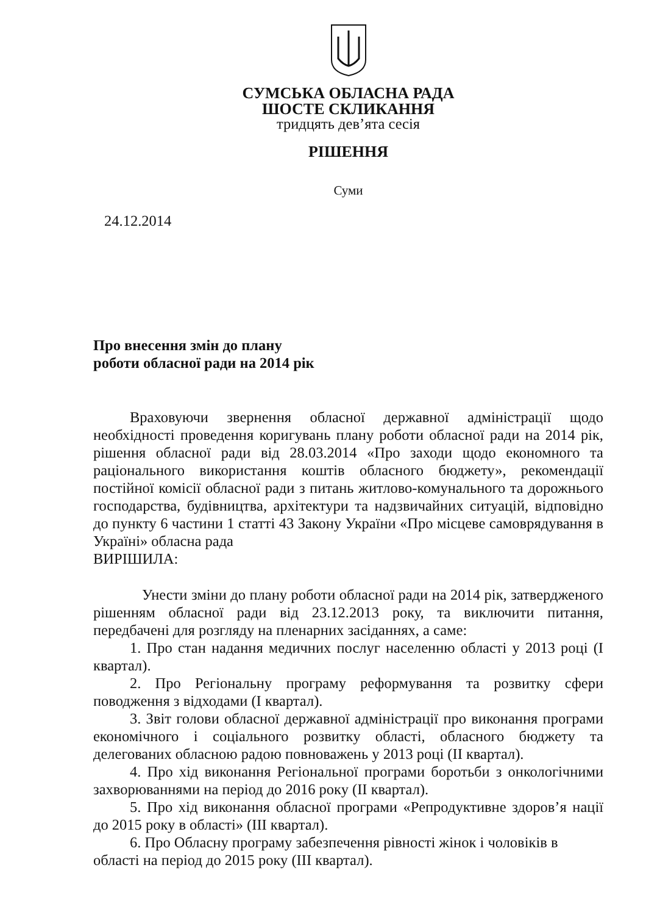СУМСЬКА ОБЛАСНА РАДА
ШОСТЕ СКЛИКАННЯ
тридцять дев’ята сесія
РІШЕННЯ
Суми
24.12.2014
Про внесення змін до плану
роботи обласної ради на 2014 рік
Враховуючи звернення обласної державної адміністрації щодо необхідності проведення коригувань плану роботи обласної ради на 2014 рік, рішення обласної ради від 28.03.2014 «Про заходи щодо економного та раціонального використання коштів обласного бюджету», рекомендації постійної комісії обласної ради з питань житлово-комунального та дорожнього господарства, будівництва, архітектури та надзвичайних ситуацій, відповідно до пункту 6 частини 1 статті 43 Закону України «Про місцеве самоврядування в Україні» обласна рада
ВИРІШИЛА:
Унести зміни до плану роботи обласної ради на 2014 рік, затвердженого рішенням обласної ради від 23.12.2013 року, та виключити питання, передбачені для розгляду на пленарних засіданнях, а саме:
1. Про стан надання медичних послуг населенню області у 2013 році (І квартал).
2. Про Регіональну програму реформування та розвитку сфери поводження з відходами (І квартал).
3. Звіт голови обласної державної адміністрації про виконання програми економічного і соціального розвитку області, обласного бюджету та делегованих обласною радою повноважень у 2013 році (ІІ квартал).
4. Про хід виконання Регіональної програми боротьби з онкологічними захворюваннями на період до 2016 року (ІІ квартал).
5. Про хід виконання обласної програми «Репродуктивне здоров’я нації до 2015 року в області» (ІІІ квартал).
6. Про Обласну програму забезпечення рівності жінок і чоловіків в області на період до 2015 року (ІІІ квартал).